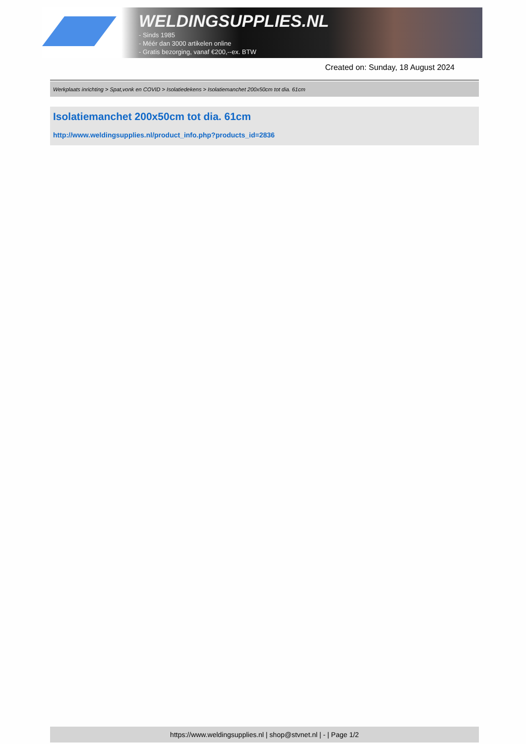WELDINGSUPPLIES.NL
- Sinds 1985
- Méér dan 3000 artikelen online
- Gratis bezorging, vanaf €200,--ex. BTW
Created on: Sunday, 18 August 2024
Werkplaats inrichting > Spat,vonk en COVID > Isolatiedekens > Isolatiemanchet 200x50cm tot dia. 61cm
Isolatiemanchet 200x50cm tot dia. 61cm
http://www.weldingsupplies.nl/product_info.php?products_id=2836
https://www.weldingsupplies.nl | shop@stvnet.nl | - | Page 1/2